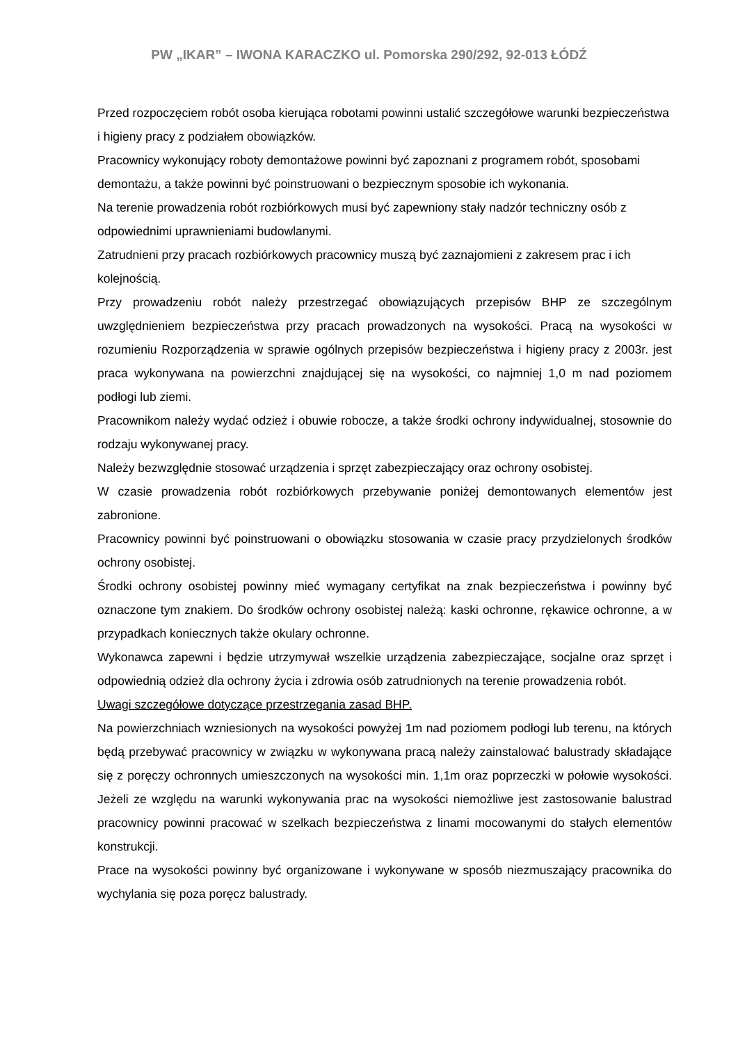PW „IKAR” – IWONA KARACZKO ul. Pomorska 290/292, 92-013 ŁÓDŹ
Przed rozpoczęciem robót osoba kierująca robotami powinni ustalić szczegółowe warunki bezpieczeństwa i higieny pracy z podziałem obowiązków.
Pracownicy wykonujący roboty demontażowe powinni być zapoznani z programem robót, sposobami demontażu, a także powinni być poinstruowani o bezpiecznym sposobie ich wykonania.
Na terenie prowadzenia robót rozbiórkowych musi być zapewniony stały nadzór techniczny osób z odpowiednimi uprawnieniami budowlanymi.
Zatrudnieni przy pracach rozbiórkowych pracownicy muszą być zaznajomieni z zakresem prac i ich kolejnością.
Przy prowadzeniu robót należy przestrzegać obowiązujących przepisów BHP ze szczególnym uwzględnieniem bezpieczeństwa przy pracach prowadzonych na wysokości. Pracą na wysokości w rozumieniu Rozporządzenia w sprawie ogólnych przepisów bezpieczeństwa i higieny pracy z 2003r. jest praca wykonywana na powierzchni znajdującej się na wysokości, co najmniej 1,0 m nad poziomem podłogi lub ziemi.
Pracownikom należy wydać odzież i obuwie robocze, a także środki ochrony indywidualnej, stosownie do rodzaju wykonywanej pracy.
Należy bezwzględnie stosować urządzenia i sprzęt zabezpieczający oraz ochrony osobistej.
W czasie prowadzenia robót rozbiórkowych przebywanie poniżej demontowanych elementów jest zabronione.
Pracownicy powinni być poinstruowani o obowiązku stosowania w czasie pracy przydzielonych środków ochrony osobistej.
Środki ochrony osobistej powinny mieć wymagany certyfikat na znak bezpieczeństwa i powinny być oznaczone tym znakiem. Do środków ochrony osobistej należą: kaski ochronne, rękawice ochronne, a w przypadkach koniecznych także okulary ochronne.
Wykonawca zapewni i będzie utrzymywał wszelkie urządzenia zabezpieczające, socjalne oraz sprzęt i odpowiednią odzież dla ochrony życia i zdrowia osób zatrudnionych na terenie prowadzenia robót.
Uwagi szczegółowe dotyczące przestrzegania zasad BHP.
Na powierzchniach wzniesionych na wysokości powyżej 1m nad poziomem podłogi lub terenu, na których będą przebywać pracownicy w związku w wykonywana pracą należy zainstalować balustrady składające się z poręczy ochronnych umieszczonych na wysokości min. 1,1m oraz poprzeczki w połowie wysokości. Jeżeli ze względu na warunki wykonywania prac na wysokości niemożliwe jest zastosowanie balustrad pracownicy powinni pracować w szelkach bezpieczeństwa z linami mocowanymi do stałych elementów konstrukcji.
Prace na wysokości powinny być organizowane i wykonywane w sposób niezmuszający pracownika do wychylania się poza poręcz balustrady.